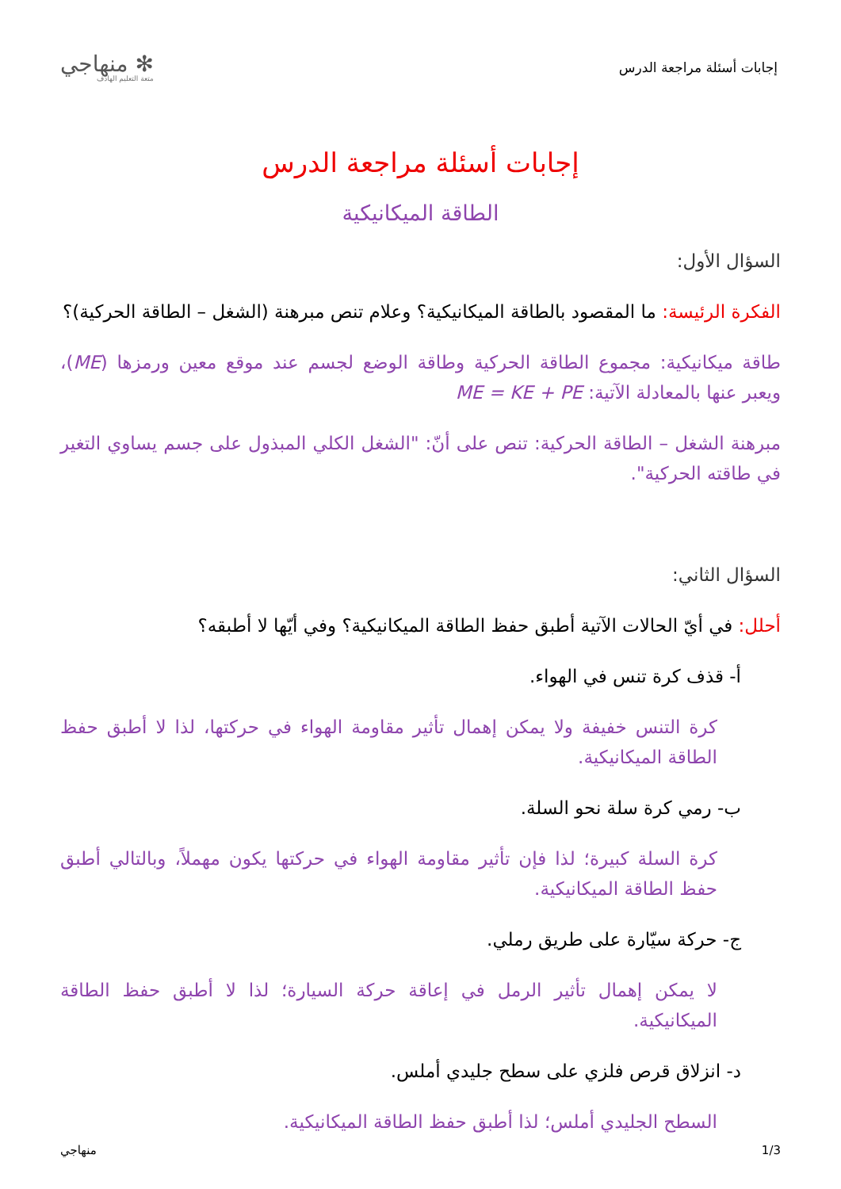إجابات أسئلة مراجعة الدرس
✻ منهاجي
متعة التعليم الهادف
إجابات أسئلة مراجعة الدرس
الطاقة الميكانيكية
السؤال الأول:
الفكرة الرئيسة: ما المقصود بالطاقة الميكانيكية؟ وعلام تنص مبرهنة (الشغل – الطاقة الحركية)؟
طاقة ميكانيكية: مجموع الطاقة الحركية وطاقة الوضع لجسم عند موقع معين ورمزها (ME)، ويعبر عنها بالمعادلة الآتية: ME = KE + PE
مبرهنة الشغل – الطاقة الحركية: تنص على أنّ: "الشغل الكلي المبذول على جسم يساوي التغير في طاقته الحركية".
السؤال الثاني:
أحلل: في أيّ الحالات الآتية أطبق حفظ الطاقة الميكانيكية؟ وفي أيّها لا أطبقه؟
أ- قذف كرة تنس في الهواء.
كرة التنس خفيفة ولا يمكن إهمال تأثير مقاومة الهواء في حركتها، لذا لا أطبق حفظ الطاقة الميكانيكية.
ب- رمي كرة سلة نحو السلة.
كرة السلة كبيرة؛ لذا فإن تأثير مقاومة الهواء في حركتها يكون مهملاً، وبالتالي أطبق حفظ الطاقة الميكانيكية.
ج- حركة سيّارة على طريق رملي.
لا يمكن إهمال تأثير الرمل في إعاقة حركة السيارة؛ لذا لا أطبق حفظ الطاقة الميكانيكية.
د- انزلاق قرص فلزي على سطح جليدي أملس.
السطح الجليدي أملس؛ لذا أطبق حفظ الطاقة الميكانيكية.
1/3 منهاجي